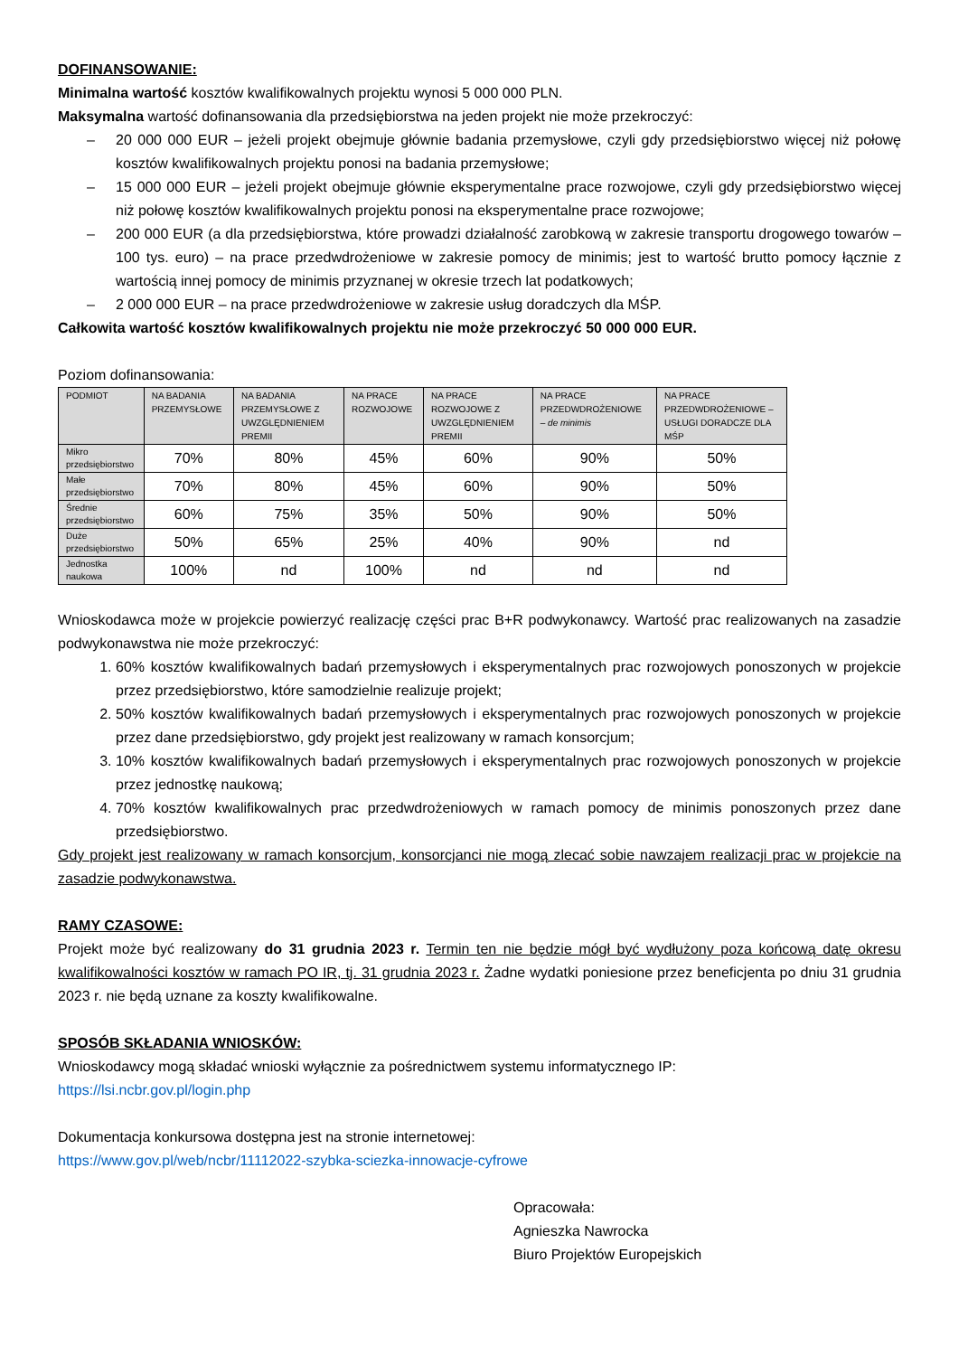DOFINANSOWANIE:
Minimalna wartość kosztów kwalifikowalnych projektu wynosi 5 000 000 PLN.
Maksymalna wartość dofinansowania dla przedsiębiorstwa na jeden projekt nie może przekroczyć:
– 20 000 000 EUR – jeżeli projekt obejmuje głównie badania przemysłowe, czyli gdy przedsiębiorstwo więcej niż połowę kosztów kwalifikowalnych projektu ponosi na badania przemysłowe;
– 15 000 000 EUR – jeżeli projekt obejmuje głównie eksperymentalne prace rozwojowe, czyli gdy przedsiębiorstwo więcej niż połowę kosztów kwalifikowalnych projektu ponosi na eksperymentalne prace rozwojowe;
– 200 000 EUR (a dla przedsiębiorstwa, które prowadzi działalność zarobkową w zakresie transportu drogowego towarów – 100 tys. euro) – na prace przedwdrożeniowe w zakresie pomocy de minimis; jest to wartość brutto pomocy łącznie z wartością innej pomocy de minimis przyznanej w okresie trzech lat podatkowych;
– 2 000 000 EUR – na prace przedwdrożeniowe w zakresie usług doradczych dla MŚP.
Całkowita wartość kosztów kwalifikowalnych projektu nie może przekroczyć 50 000 000 EUR.
Poziom dofinansowania:
| PODMIOT | NA BADANIA PRZEMYSŁOWE | NA BADANIA PRZEMYSŁOWE Z UWZGLĘDNIENIEM PREMII | NA PRACE ROZWOJOWE | NA PRACE ROZWOJOWE Z UWZGLĘDNIENIEM PREMII | NA PRACE PRZEDWDROŻENIOWE – de minimis | NA PRACE PRZEDWDROŻENIOWE – USŁUGI DORADCZE DLA MŚP |
| --- | --- | --- | --- | --- | --- | --- |
| Mikro przedsiębiorstwo | 70% | 80% | 45% | 60% | 90% | 50% |
| Małe przedsiębiorstwo | 70% | 80% | 45% | 60% | 90% | 50% |
| Średnie przedsiębiorstwo | 60% | 75% | 35% | 50% | 90% | 50% |
| Duże przedsiębiorstwo | 50% | 65% | 25% | 40% | 90% | nd |
| Jednostka naukowa | 100% | nd | 100% | nd | nd | nd |
Wnioskodawca może w projekcie powierzyć realizację części prac B+R podwykonawcy. Wartość prac realizowanych na zasadzie podwykonawstwa nie może przekroczyć:
1. 60% kosztów kwalifikowalnych badań przemysłowych i eksperymentalnych prac rozwojowych ponoszonych w projekcie przez przedsiębiorstwo, które samodzielnie realizuje projekt;
2. 50% kosztów kwalifikowalnych badań przemysłowych i eksperymentalnych prac rozwojowych ponoszonych w projekcie przez dane przedsiębiorstwo, gdy projekt jest realizowany w ramach konsorcjum;
3. 10% kosztów kwalifikowalnych badań przemysłowych i eksperymentalnych prac rozwojowych ponoszonych w projekcie przez jednostkę naukową;
4. 70% kosztów kwalifikowalnych prac przedwdrożeniowych w ramach pomocy de minimis ponoszonych przez dane przedsiębiorstwo.
Gdy projekt jest realizowany w ramach konsorcjum, konsorcjanci nie mogą zlecać sobie nawzajem realizacji prac w projekcie na zasadzie podwykonawstwa.
RAMY CZASOWE:
Projekt może być realizowany do 31 grudnia 2023 r. Termin ten nie będzie mógł być wydłużony poza końcową datę okresu kwalifikowalności kosztów w ramach PO IR, tj. 31 grudnia 2023 r. Żadne wydatki poniesione przez beneficjenta po dniu 31 grudnia 2023 r. nie będą uznane za koszty kwalifikowalne.
SPOSÓB SKŁADANIA WNIOSKÓW:
Wnioskodawcy mogą składać wnioski wyłącznie za pośrednictwem systemu informatycznego IP:
https://lsi.ncbr.gov.pl/login.php
Dokumentacja konkursowa dostępna jest na stronie internetowej:
https://www.gov.pl/web/ncbr/11112022-szybka-sciezka-innowacje-cyfrowe
Opracowała:
Agnieszka Nawrocka
Biuro Projektów Europejskich